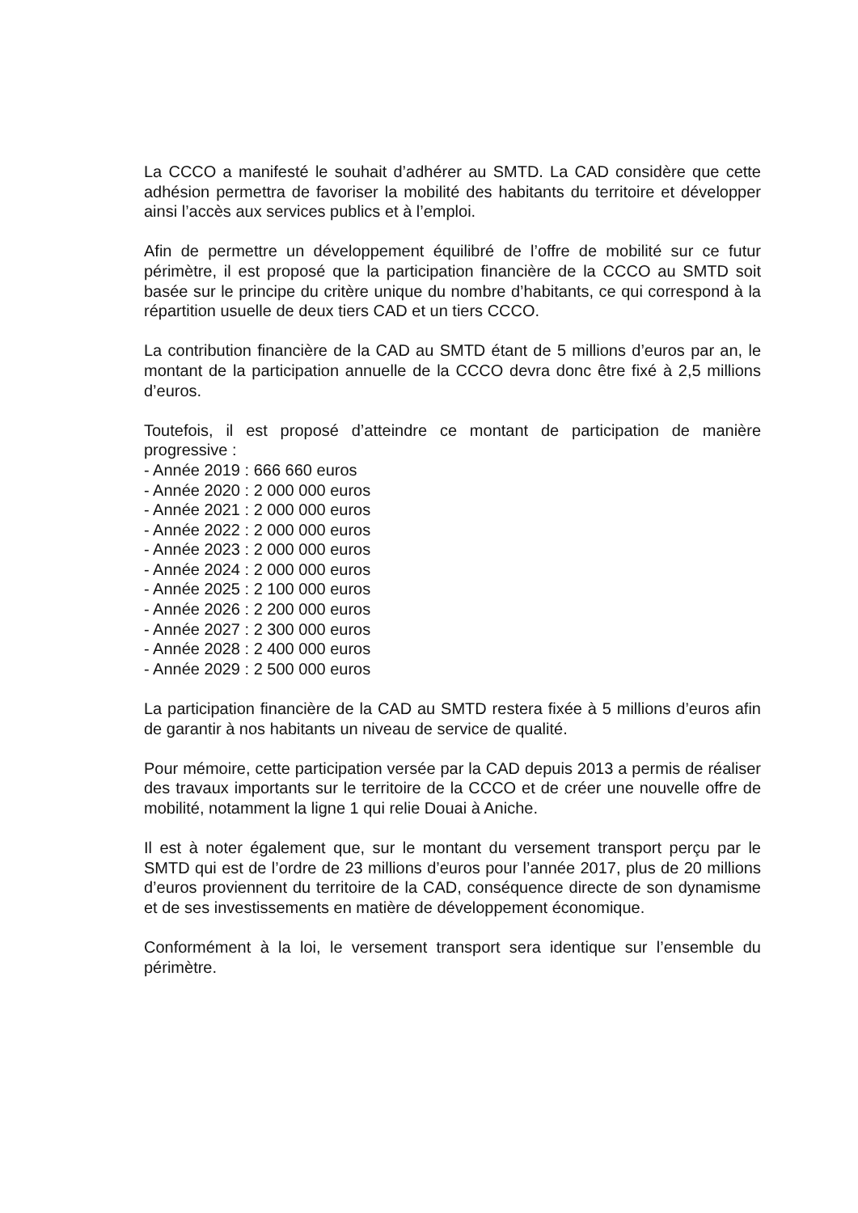La CCCO a manifesté le souhait d’adhérer au SMTD. La CAD considère que cette adhésion permettra de favoriser la mobilité des habitants du territoire et développer ainsi l’accès aux services publics et à l’emploi.
Afin de permettre un développement équilibré de l’offre de mobilité sur ce futur périmètre, il est proposé que la participation financière de la CCCO au SMTD soit basée sur le principe du critère unique du nombre d’habitants, ce qui correspond à la répartition usuelle de deux tiers CAD et un tiers CCCO.
La contribution financière de la CAD au SMTD étant de 5 millions d’euros par an, le montant de la participation annuelle de la CCCO devra donc être fixé à 2,5 millions d’euros.
Toutefois, il est proposé d’atteindre ce montant de participation de manière progressive :
- Année 2019 : 666 660 euros
- Année 2020 : 2 000 000 euros
- Année 2021 : 2 000 000 euros
- Année 2022 : 2 000 000 euros
- Année 2023 : 2 000 000 euros
- Année 2024 : 2 000 000 euros
- Année 2025 : 2 100 000 euros
- Année 2026 : 2 200 000 euros
- Année 2027 : 2 300 000 euros
- Année 2028 : 2 400 000 euros
- Année 2029 : 2 500 000 euros
La participation financière de la CAD au SMTD restera fixée à 5 millions d’euros afin de garantir à nos habitants un niveau de service de qualité.
Pour mémoire, cette participation versée par la CAD depuis 2013 a permis de réaliser des travaux importants sur le territoire de la CCCO et de créer une nouvelle offre de mobilité, notamment la ligne 1 qui relie Douai à Aniche.
Il est à noter également que, sur le montant du versement transport perçu par le SMTD qui est de l’ordre de 23 millions d’euros pour l’année 2017, plus de 20 millions d’euros proviennent du territoire de la CAD, conséquence directe de son dynamisme et de ses investissements en matière de développement économique.
Conformément à la loi, le versement transport sera identique sur l’ensemble du périmètre.